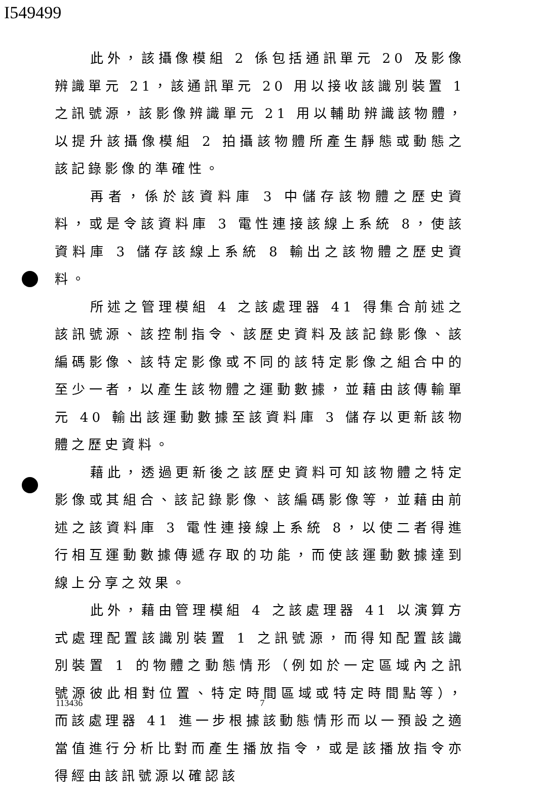I549499
此外，該攝像模組 2 係包括通訊單元 20 及影像辨識單元 21，該通訊單元 20 用以接收該識別裝置 1 之訊號源，該影像辨識單元 21 用以輔助辨識該物體，以提升該攝像模組 2 拍攝該物體所產生靜態或動態之該記錄影像的準確性。
再者，係於該資料庫 3 中儲存該物體之歷史資料，或是令該資料庫 3 電性連接該線上系統 8，使該資料庫 3 儲存該線上系統 8 輸出之該物體之歷史資料。
所述之管理模組 4 之該處理器 41 得集合前述之該訊號源、該控制指令、該歷史資料及該記錄影像、該編碼影像、該特定影像或不同的該特定影像之組合中的至少一者，以產生該物體之運動數據，並藉由該傳輸單元 40 輸出該運動數據至該資料庫 3 儲存以更新該物體之歷史資料。
藉此，透過更新後之該歷史資料可知該物體之特定影像或其組合、該記錄影像、該編碼影像等，並藉由前述之該資料庫 3 電性連接線上系統 8，以使二者得進行相互運動數據傳遞存取的功能，而使該運動數據達到線上分享之效果。
此外，藉由管理模組 4 之該處理器 41 以演算方式處理配置該識別裝置 1 之訊號源，而得知配置該識別裝置 1 的物體之動態情形（例如於一定區域內之訊號源彼此相對位置、特定時間區域或特定時間點等），而該處理器 41 進一步根據該動態情形而以一預設之適當值進行分析比對而產生播放指令，或是該播放指令亦得經由該訊號源以確認該
113436 7